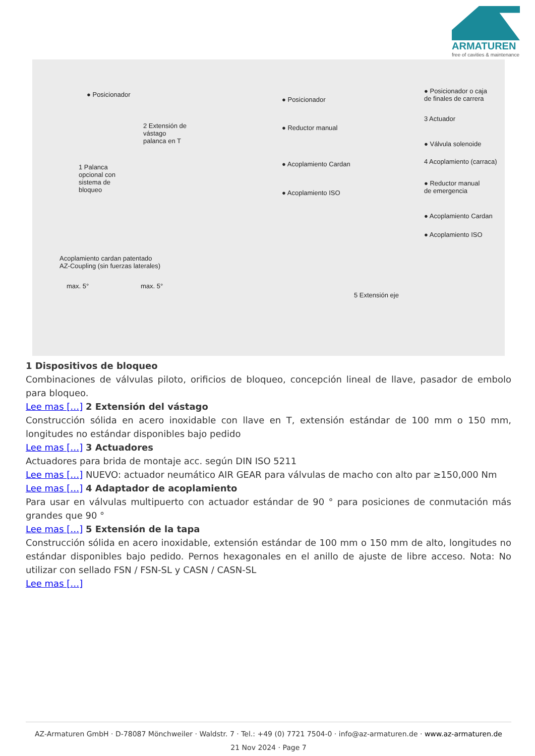ARMATUREN
free of cavities & maintenance
● Posicionador
2 Extensión de
vástago
palanca en T
1 Palanca
opcional con
sistema de
bloqueo
● Posicionador
● Reductor manual
● Acoplamiento Cardan
● Acoplamiento ISO
● Posicionador o caja
de finales de carrera
3 Actuador
● Válvula solenoide
4 Acoplamiento (carraca)
● Reductor manual
de emergencia
● Acoplamiento Cardan
● Acoplamiento ISO
Acoplamiento cardan patentado
AZ-Coupling (sin fuerzas laterales)
max. 5° max. 5°
5 Extensión eje
1 Dispositivos de bloqueo
Combinaciones de válvulas piloto, orificios de bloqueo, concepción lineal de llave, pasador de embolo para bloqueo.
Lee mas […] 2 Extensión del vástago
Construcción sólida en acero inoxidable con llave en T, extensión estándar de 100 mm o 150 mm, longitudes no estándar disponibles bajo pedido
Lee mas […] 3 Actuadores
Actuadores para brida de montaje acc. según DIN ISO 5211
Lee mas […] NUEVO: actuador neumático AIR GEAR para válvulas de macho con alto par ≥150,000 Nm
Lee mas […] 4 Adaptador de acoplamiento
Para usar en válvulas multipuerto con actuador estándar de 90 ° para posiciones de conmutación más grandes que 90 °
Lee mas […] 5 Extensión de la tapa
Construcción sólida en acero inoxidable, extensión estándar de 100 mm o 150 mm de alto, longitudes no estándar disponibles bajo pedido. Pernos hexagonales en el anillo de ajuste de libre acceso. Nota: No utilizar con sellado FSN / FSN-SL y CASN / CASN-SL
Lee mas […]
AZ-Armaturen GmbH · D-78087 Mönchweiler · Waldstr. 7 · Tel.: +49 (0) 7721 7504-0 · info@az-armaturen.de · www.az-armaturen.de
21 Nov 2024 · Page 7